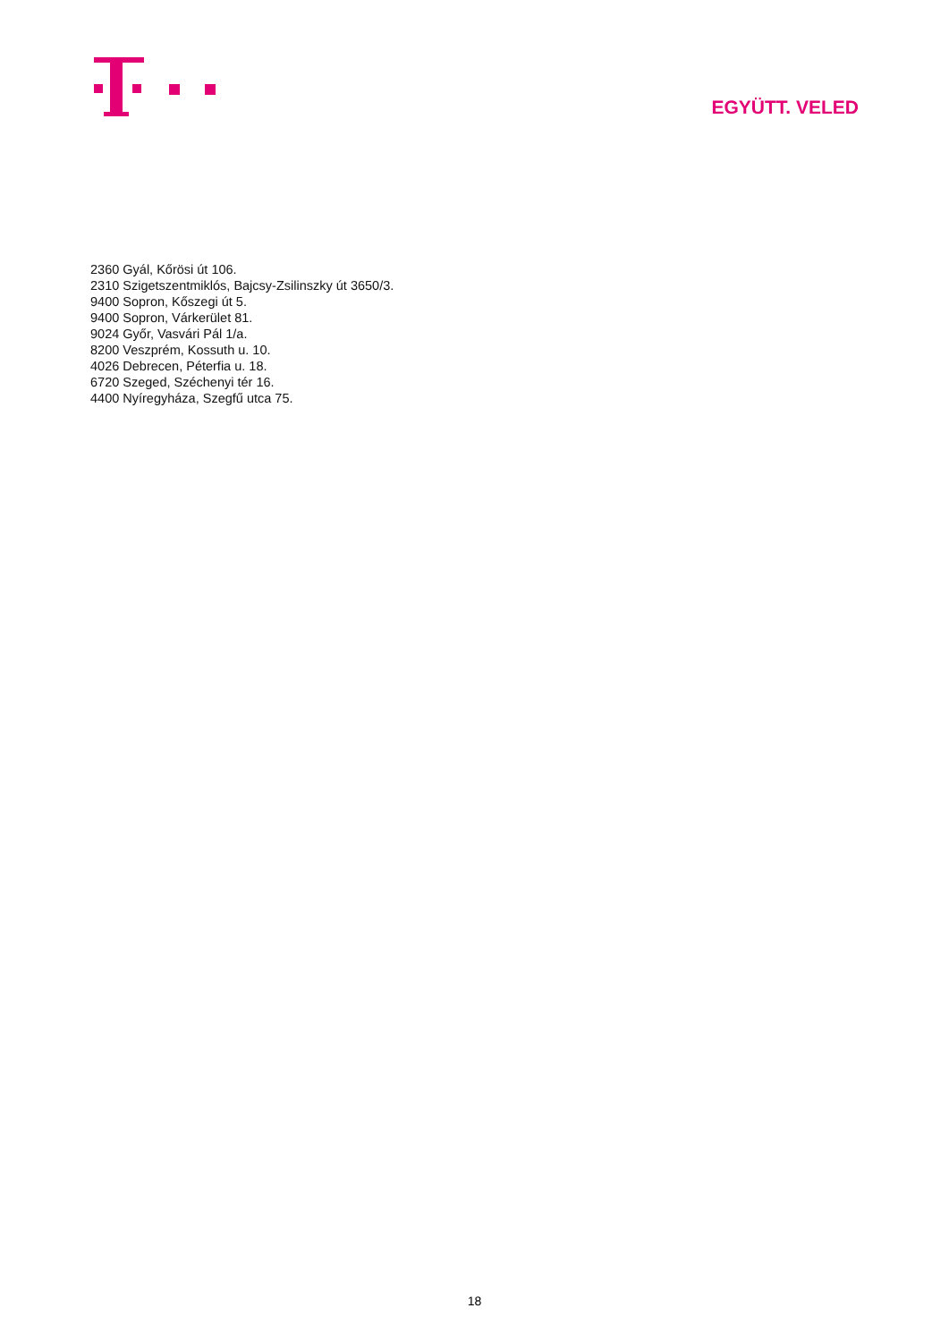EGYÜTT. VELED
2360 Gyál, Kőrösi út 106.
2310 Szigetszentmiklós, Bajcsy-Zsilinszky út 3650/3.
9400 Sopron, Kőszegi út 5.
9400 Sopron, Várkerület 81.
9024 Győr, Vasvári Pál 1/a.
8200 Veszprém, Kossuth u. 10.
4026 Debrecen, Péterfia u. 18.
6720 Szeged, Széchenyi tér 16.
4400 Nyíregyháza, Szegfű utca 75.
18